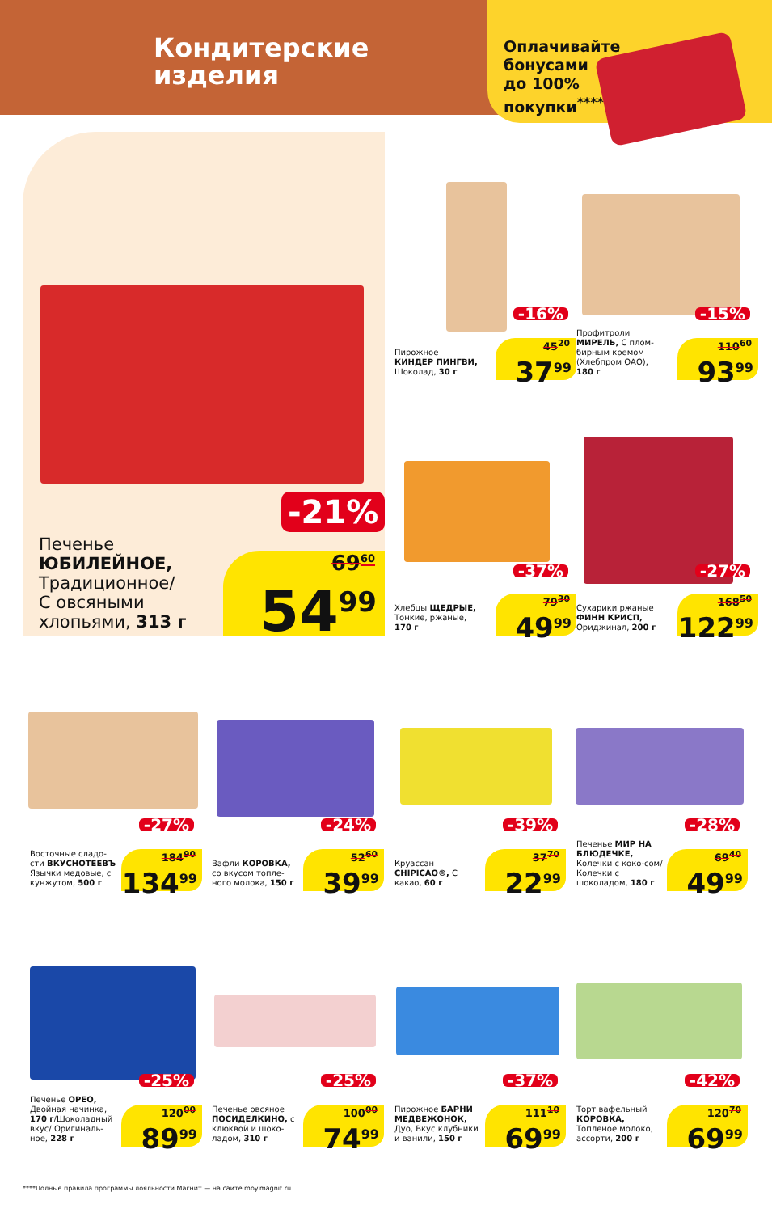Кондитерские
изделия
Оплачивайте
бонусами
до 100%
покупки<sup>****</sup>
-21%
Печенье
ЮБИЛЕЙНОЕ,
Традиционное/
С овсяными
хлопьями, 313 г
69<sup>60</sup>
54<sup>99</sup>
-16%
Пирожное
КИНДЕР ПИНГВИ,
Шоколад, 30 г
45<sup>20</sup>
37<sup>99</sup>
-15%
Профитроли
МИРЕЛЬ, С плом-бирным кремом (Хлебпром ОАО), 180 г
110<sup>60</sup>
93<sup>99</sup>
-37%
Хлебцы ЩЕДРЫЕ, Тонкие, ржаные, 170 г
79<sup>30</sup>
49<sup>99</sup>
-27%
Сухарики ржаные ФИНН КРИСП, Ориджинал, 200 г
168<sup>50</sup>
122<sup>99</sup>
-27%
Восточные сладо-сти ВКУСНОТЕЕВЪ Язычки медовые, с кунжутом, 500 г
184<sup>90</sup>
134<sup>99</sup>
-24%
Вафли КОРОВКА, со вкусом топле-ного молока, 150 г
52<sup>60</sup>
39<sup>99</sup>
-39%
Круассан CHIPICAO®, С какао, 60 г
37<sup>70</sup>
22<sup>99</sup>
-28%
Печенье МИР НА БЛЮДЕЧКЕ, Колечки с коко-сом/ Колечки с шоколадом, 180 г
69<sup>40</sup>
49<sup>99</sup>
-25%
Печенье ОРЕО, Двойная начинка, 170 г/Шоколадный вкус/ Оригиналь-ное, 228 г
120<sup>00</sup>
89<sup>99</sup>
-25%
Печенье овсяное ПОСИДЕЛКИНО, с клюквой и шоко-ладом, 310 г
100<sup>00</sup>
74<sup>99</sup>
-37%
Пирожное БАРНИ МЕДВЕЖОНОК, Дуо, Вкус клубники и ванили, 150 г
111<sup>10</sup>
69<sup>99</sup>
-42%
Торт вафельный КОРОВКА, Топленое молоко, ассорти, 200 г
120<sup>70</sup>
69<sup>99</sup>
****Полные правила программы лояльности Магнит — на сайте moy.magnit.ru.